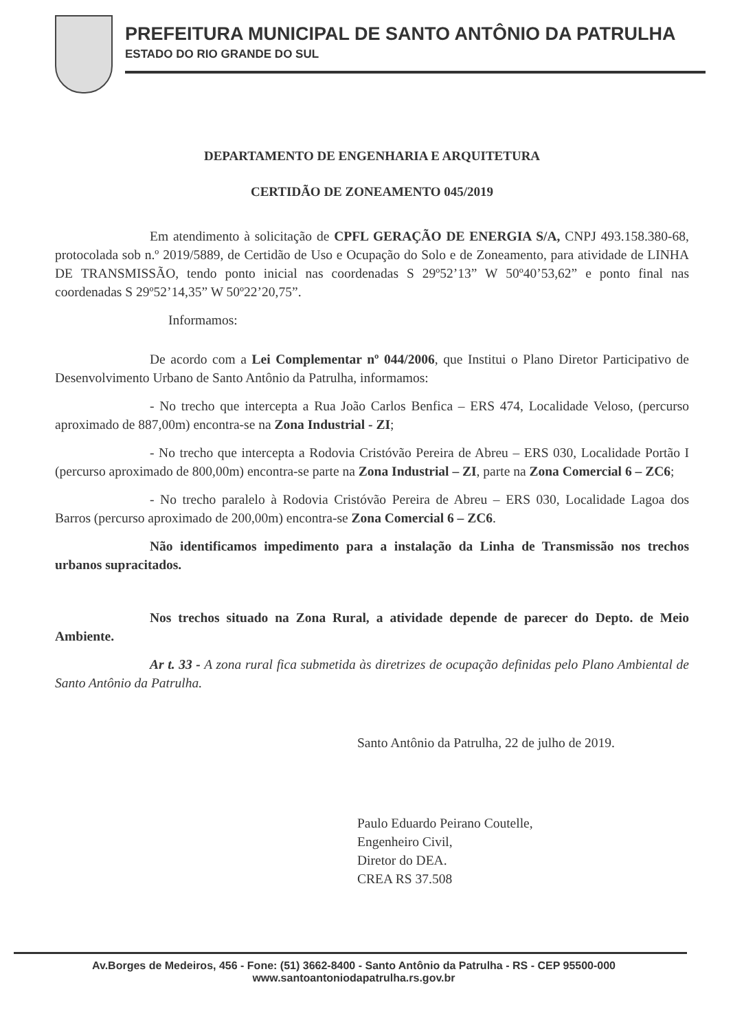PREFEITURA MUNICIPAL DE SANTO ANTÔNIO DA PATRULHA
ESTADO DO RIO GRANDE DO SUL
DEPARTAMENTO DE ENGENHARIA E ARQUITETURA
CERTIDÃO DE ZONEAMENTO 045/2019
Em atendimento à solicitação de CPFL GERAÇÃO DE ENERGIA S/A, CNPJ 493.158.380-68, protocolada sob n.º 2019/5889, de Certidão de Uso e Ocupação do Solo e de Zoneamento, para atividade de LINHA DE TRANSMISSÃO, tendo ponto inicial nas coordenadas S 29º52’13” W 50º40’53,62” e ponto final nas coordenadas S 29º52’14,35” W 50º22’20,75”.
Informamos:
De acordo com a Lei Complementar nº 044/2006, que Institui o Plano Diretor Participativo de Desenvolvimento Urbano de Santo Antônio da Patrulha, informamos:
- No trecho que intercepta a Rua João Carlos Benfica – ERS 474, Localidade Veloso, (percurso aproximado de 887,00m) encontra-se na Zona Industrial - ZI;
- No trecho que intercepta a Rodovia Cristóvão Pereira de Abreu – ERS 030, Localidade Portão I (percurso aproximado de 800,00m) encontra-se parte na Zona Industrial – ZI, parte na Zona Comercial 6 – ZC6;
- No trecho paralelo à Rodovia Cristóvão Pereira de Abreu – ERS 030, Localidade Lagoa dos Barros (percurso aproximado de 200,00m) encontra-se Zona Comercial 6 – ZC6.
Não identificamos impedimento para a instalação da Linha de Transmissão nos trechos urbanos supracitados.
Nos trechos situado na Zona Rural, a atividade depende de parecer do Depto. de Meio Ambiente.
Ar t. 33 - A zona rural fica submetida às diretrizes de ocupação definidas pelo Plano Ambiental de Santo Antônio da Patrulha.
Santo Antônio da Patrulha, 22 de julho de 2019.
Paulo Eduardo Peirano Coutelle,
Engenheiro Civil,
Diretor do DEA.
CREA RS 37.508
Av.Borges de Medeiros, 456 - Fone: (51) 3662-8400 - Santo Antônio da Patrulha - RS - CEP 95500-000
www.santoantoniodapatrulha.rs.gov.br